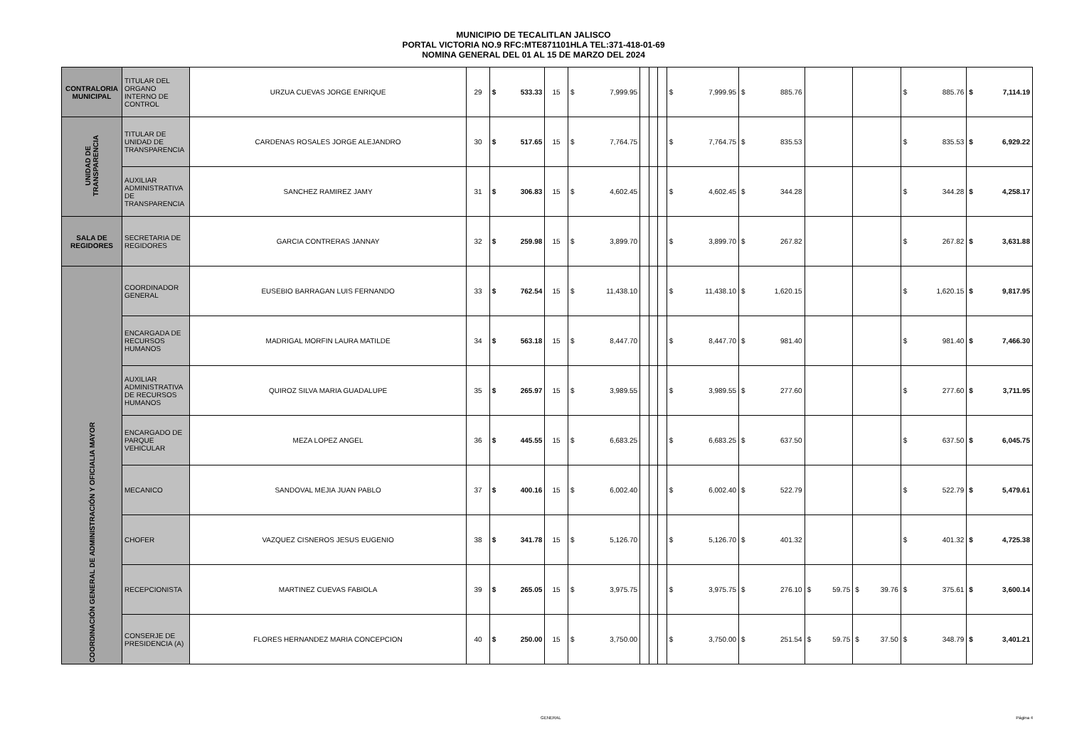MUNICIPIO DE TECALITLAN JALISCO
PORTAL VICTORIA NO.9 RFC:MTE871101HLA TEL:371-418-01-69
NOMINA GENERAL DEL 01 AL 15 DE MARZO DEL 2024
| CONTRALORIA MUNICIPAL | TITULAR DEL ORGANO INTERNO DE CONTROL | URZUA CUEVAS JORGE ENRIQUE | 29 | $ 533.33 | 15 | $ 7,999.95 | | | | $ 7,999.95 | $ 885.76 | | | $ 885.76 | $ 7,114.19 |
| UNIDAD DE TRANSPARENCIA | TITULAR DE UNIDAD DE TRANSPARENCIA | CARDENAS ROSALES JORGE ALEJANDRO | 30 | $ 517.65 | 15 | $ 7,764.75 | | | | $ 7,764.75 | $ 835.53 | | | $ 835.53 | $ 6,929.22 |
| | AUXILIAR ADMINISTRATIVA DE TRANSPARENCIA | SANCHEZ RAMIREZ JAMY | 31 | $ 306.83 | 15 | $ 4,602.45 | | | | $ 4,602.45 | $ 344.28 | | | $ 344.28 | $ 4,258.17 |
| SALA DE REGIDORES | SECRETARIA DE REGIDORES | GARCIA CONTRERAS JANNAY | 32 | $ 259.98 | 15 | $ 3,899.70 | | | | $ 3,899.70 | $ 267.82 | | | $ 267.82 | $ 3,631.88 |
| COORDINACIÓN GENERAL DE ADMINISTRACIÓN Y OFICIALIA MAYOR | COORDINADOR GENERAL | EUSEBIO BARRAGAN LUIS FERNANDO | 33 | $ 762.54 | 15 | $ 11,438.10 | | | | $ 11,438.10 | $ 1,620.15 | | | $ 1,620.15 | $ 9,817.95 |
| | ENCARGADA DE RECURSOS HUMANOS | MADRIGAL MORFIN LAURA MATILDE | 34 | $ 563.18 | 15 | $ 8,447.70 | | | | $ 8,447.70 | $ 981.40 | | | $ 981.40 | $ 7,466.30 |
| | AUXILIAR ADMINISTRATIVA DE RECURSOS HUMANOS | QUIROZ SILVA MARIA GUADALUPE | 35 | $ 265.97 | 15 | $ 3,989.55 | | | | $ 3,989.55 | $ 277.60 | | | $ 277.60 | $ 3,711.95 |
| | ENCARGADO DE PARQUE VEHICULAR | MEZA LOPEZ ANGEL | 36 | $ 445.55 | 15 | $ 6,683.25 | | | | $ 6,683.25 | $ 637.50 | | | $ 637.50 | $ 6,045.75 |
| | MECANICO | SANDOVAL MEJIA JUAN PABLO | 37 | $ 400.16 | 15 | $ 6,002.40 | | | | $ 6,002.40 | $ 522.79 | | | $ 522.79 | $ 5,479.61 |
| | CHOFER | VAZQUEZ CISNEROS JESUS EUGENIO | 38 | $ 341.78 | 15 | $ 5,126.70 | | | | $ 5,126.70 | $ 401.32 | | | $ 401.32 | $ 4,725.38 |
| | RECEPCIONISTA | MARTINEZ CUEVAS FABIOLA | 39 | $ 265.05 | 15 | $ 3,975.75 | | | | $ 3,975.75 | $ 276.10 | $ 59.75 | $ 39.76 | $ 375.61 | $ 3,600.14 |
| | CONSERJE DE PRESIDENCIA (A) | FLORES HERNANDEZ MARIA CONCEPCION | 40 | $ 250.00 | 15 | $ 3,750.00 | | | | $ 3,750.00 | $ 251.54 | $ 59.75 | $ 37.50 | $ 348.79 | $ 3,401.21 |
GENERAL Página 4